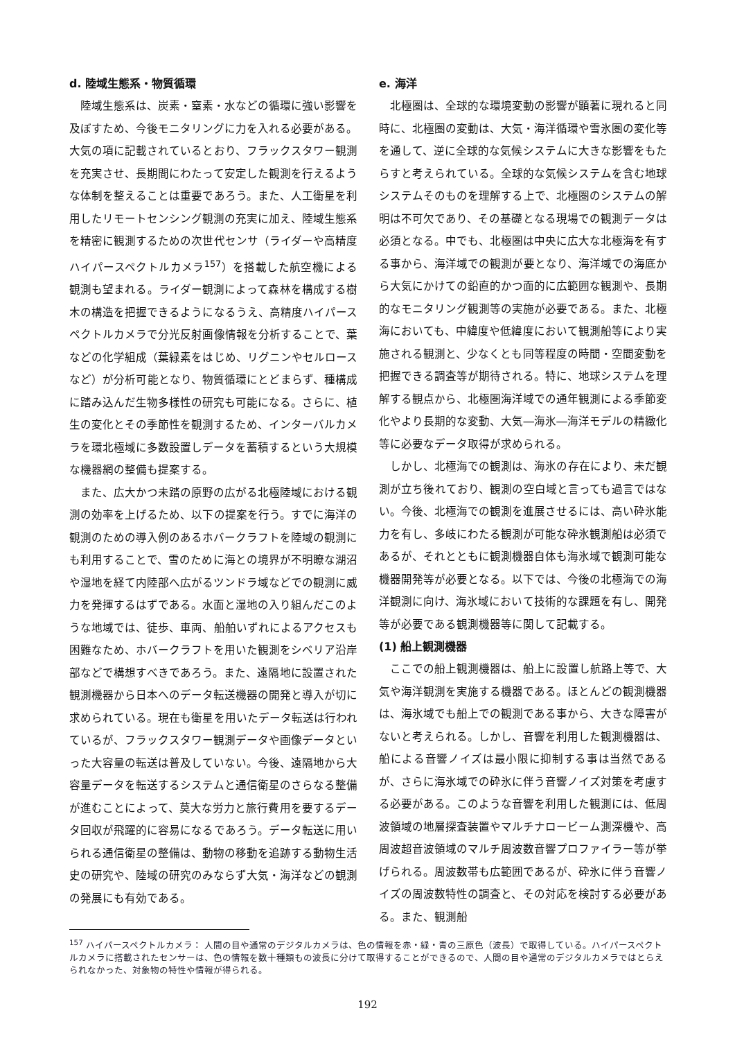d. 陸域生態系・物質循環
陸域生態系は、炭素・窒素・水などの循環に強い影響を及ぼすため、今後モニタリングに力を入れる必要がある。大気の項に記載されているとおり、フラックスタワー観測を充実させ、長期間にわたって安定した観測を行えるような体制を整えることは重要であろう。また、人工衛星を利用したリモートセンシング観測の充実に加え、陸域生態系を精密に観測するための次世代センサ（ライダーや高精度ハイパースペクトルカメラ<sup>157</sup>）を搭載した航空機による観測も望まれる。ライダー観測によって森林を構成する樹木の構造を把握できるようになるうえ、高精度ハイパースペクトルカメラで分光反射画像情報を分析することで、葉などの化学組成（葉緑素をはじめ、リグニンやセルロースなど）が分析可能となり、物質循環にとどまらず、種構成に踏み込んだ生物多様性の研究も可能になる。さらに、植生の変化とその季節性を観測するため、インターバルカメラを環北極域に多数設置しデータを蓄積するという大規模な機器網の整備も提案する。
また、広大かつ未踏の原野の広がる北極陸域における観測の効率を上げるため、以下の提案を行う。すでに海洋の観測のための導入例のあるホバークラフトを陸域の観測にも利用することで、雪のために海との境界が不明瞭な湖沼や湿地を経て内陸部へ広がるツンドラ域などでの観測に威力を発揮するはずである。水面と湿地の入り組んだこのような地域では、徒歩、車両、船舶いずれによるアクセスも困難なため、ホバークラフトを用いた観測をシベリア沿岸部などで構想すべきであろう。また、遠隔地に設置された観測機器から日本へのデータ転送機器の開発と導入が切に求められている。現在も衛星を用いたデータ転送は行われているが、フラックスタワー観測データや画像データといった大容量の転送は普及していない。今後、遠隔地から大容量データを転送するシステムと通信衛星のさらなる整備が進むことによって、莫大な労力と旅行費用を要するデータ回収が飛躍的に容易になるであろう。データ転送に用いられる通信衛星の整備は、動物の移動を追跡する動物生活史の研究や、陸域の研究のみならず大気・海洋などの観測の発展にも有効である。
e. 海洋
北極圏は、全球的な環境変動の影響が顕著に現れると同時に、北極圏の変動は、大気・海洋循環や雪氷圏の変化等を通して、逆に全球的な気候システムに大きな影響をもたらすと考えられている。全球的な気候システムを含む地球システムそのものを理解する上で、北極圏のシステムの解明は不可欠であり、その基礎となる現場での観測データは必須となる。中でも、北極圏は中央に広大な北極海を有する事から、海洋域での観測が要となり、海洋域での海底から大気にかけての鉛直的かつ面的に広範囲な観測や、長期的なモニタリング観測等の実施が必要である。また、北極海においても、中緯度や低緯度において観測船等により実施される観測と、少なくとも同等程度の時間・空間変動を把握できる調査等が期待される。特に、地球システムを理解する観点から、北極圏海洋域での通年観測による季節変化やより長期的な変動、大気―海氷―海洋モデルの精緻化等に必要なデータ取得が求められる。
しかし、北極海での観測は、海氷の存在により、未だ観測が立ち後れており、観測の空白域と言っても過言ではない。今後、北極海での観測を進展させるには、高い砕氷能力を有し、多岐にわたる観測が可能な砕氷観測船は必須であるが、それとともに観測機器自体も海氷域で観測可能な機器開発等が必要となる。以下では、今後の北極海での海洋観測に向け、海氷域において技術的な課題を有し、開発等が必要である観測機器等に関して記載する。
(1) 船上観測機器
ここでの船上観測機器は、船上に設置し航路上等で、大気や海洋観測を実施する機器である。ほとんどの観測機器は、海氷域でも船上での観測である事から、大きな障害がないと考えられる。しかし、音響を利用した観測機器は、船による音響ノイズは最小限に抑制する事は当然であるが、さらに海氷域での砕氷に伴う音響ノイズ対策を考慮する必要がある。このような音響を利用した観測には、低周波領域の地層探査装置やマルチナロービーム測深機や、高周波超音波領域のマルチ周波数音響プロファイラー等が挙げられる。周波数帯も広範囲であるが、砕氷に伴う音響ノイズの周波数特性の調査と、その対応を検討する必要がある。また、観測船
<sup>157</sup> ハイパースペクトルカメラ： 人間の目や通常のデジタルカメラは、色の情報を赤・緑・青の三原色（波長）で取得している。ハイパースペクトルカメラに搭載されたセンサーは、色の情報を数十種類もの波長に分けて取得することができるので、人間の目や通常のデジタルカメラではとらえられなかった、対象物の特性や情報が得られる。
192